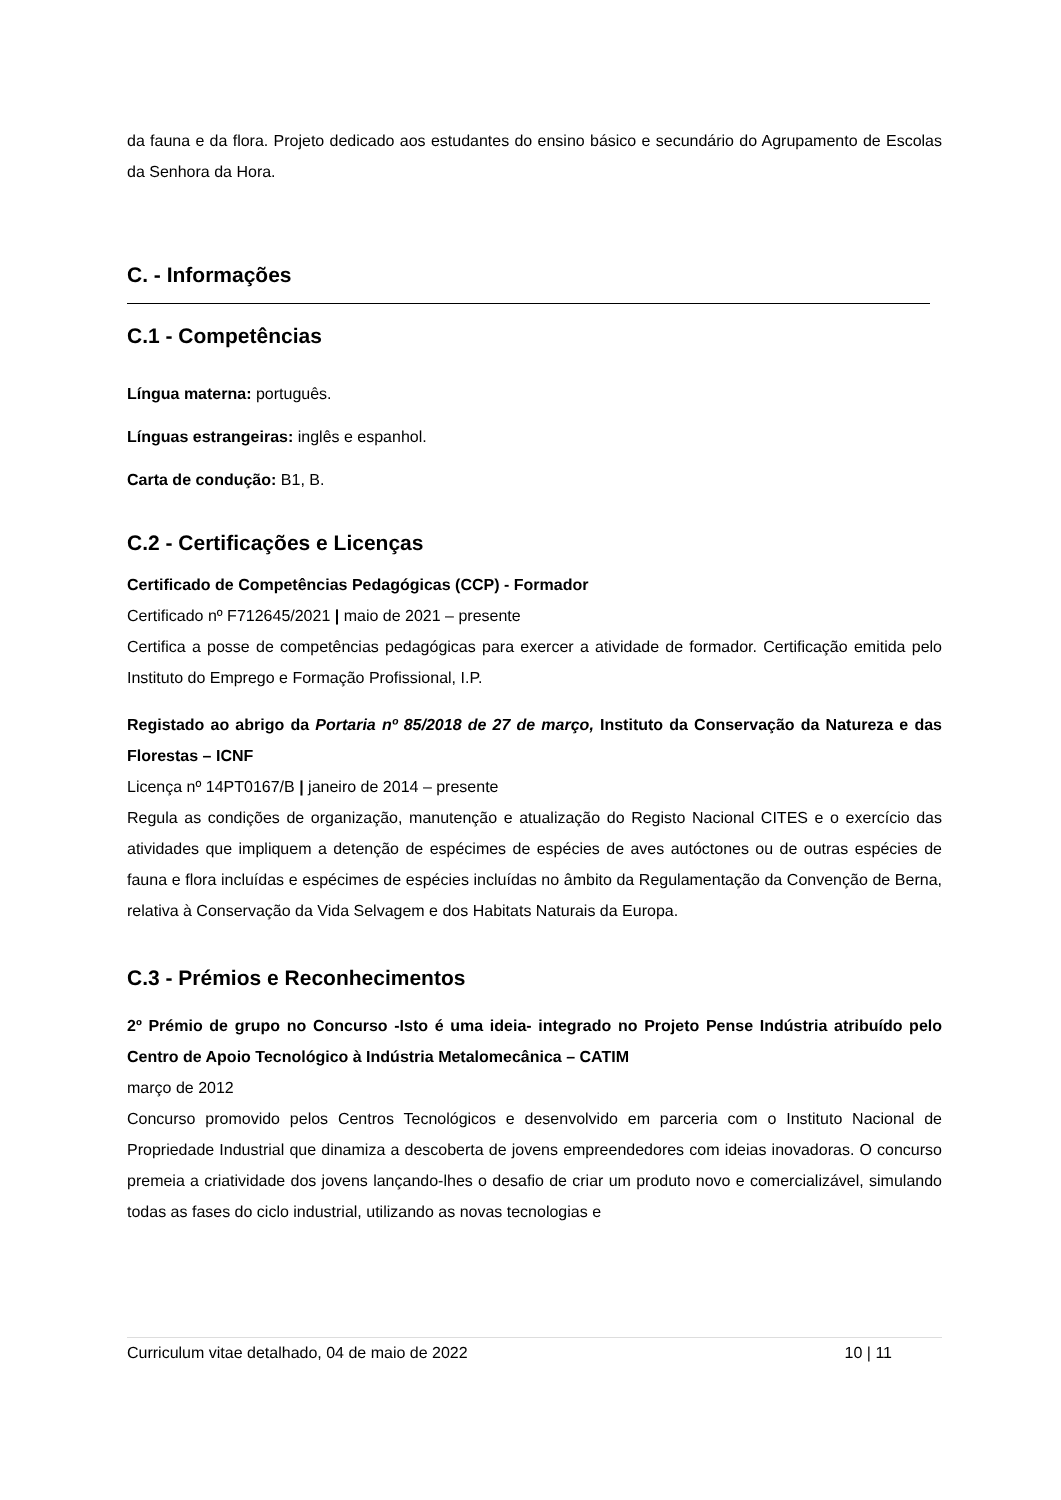da fauna e da flora. Projeto dedicado aos estudantes do ensino básico e secundário do Agrupamento de Escolas da Senhora da Hora.
C. - Informações
C.1 - Competências
Língua materna: português.
Línguas estrangeiras: inglês e espanhol.
Carta de condução: B1, B.
C.2 - Certificações e Licenças
Certificado de Competências Pedagógicas (CCP) - Formador
Certificado nº F712645/2021 | maio de 2021 – presente
Certifica a posse de competências pedagógicas para exercer a atividade de formador. Certificação emitida pelo Instituto do Emprego e Formação Profissional, I.P.
Registado ao abrigo da Portaria nº 85/2018 de 27 de março, Instituto da Conservação da Natureza e das Florestas – ICNF
Licença nº 14PT0167/B | janeiro de 2014 – presente
Regula as condições de organização, manutenção e atualização do Registo Nacional CITES e o exercício das atividades que impliquem a detenção de espécimes de espécies de aves autóctones ou de outras espécies de fauna e flora incluídas e espécimes de espécies incluídas no âmbito da Regulamentação da Convenção de Berna, relativa à Conservação da Vida Selvagem e dos Habitats Naturais da Europa.
C.3 - Prémios e Reconhecimentos
2º Prémio de grupo no Concurso -Isto é uma ideia- integrado no Projeto Pense Indústria atribuído pelo Centro de Apoio Tecnológico à Indústria Metalomecânica – CATIM
março de 2012
Concurso promovido pelos Centros Tecnológicos e desenvolvido em parceria com o Instituto Nacional de Propriedade Industrial que dinamiza a descoberta de jovens empreendedores com ideias inovadoras. O concurso premeia a criatividade dos jovens lançando-lhes o desafio de criar um produto novo e comercializável, simulando todas as fases do ciclo industrial, utilizando as novas tecnologias e
Curriculum vitae detalhado, 04 de maio de 2022 10 | 11